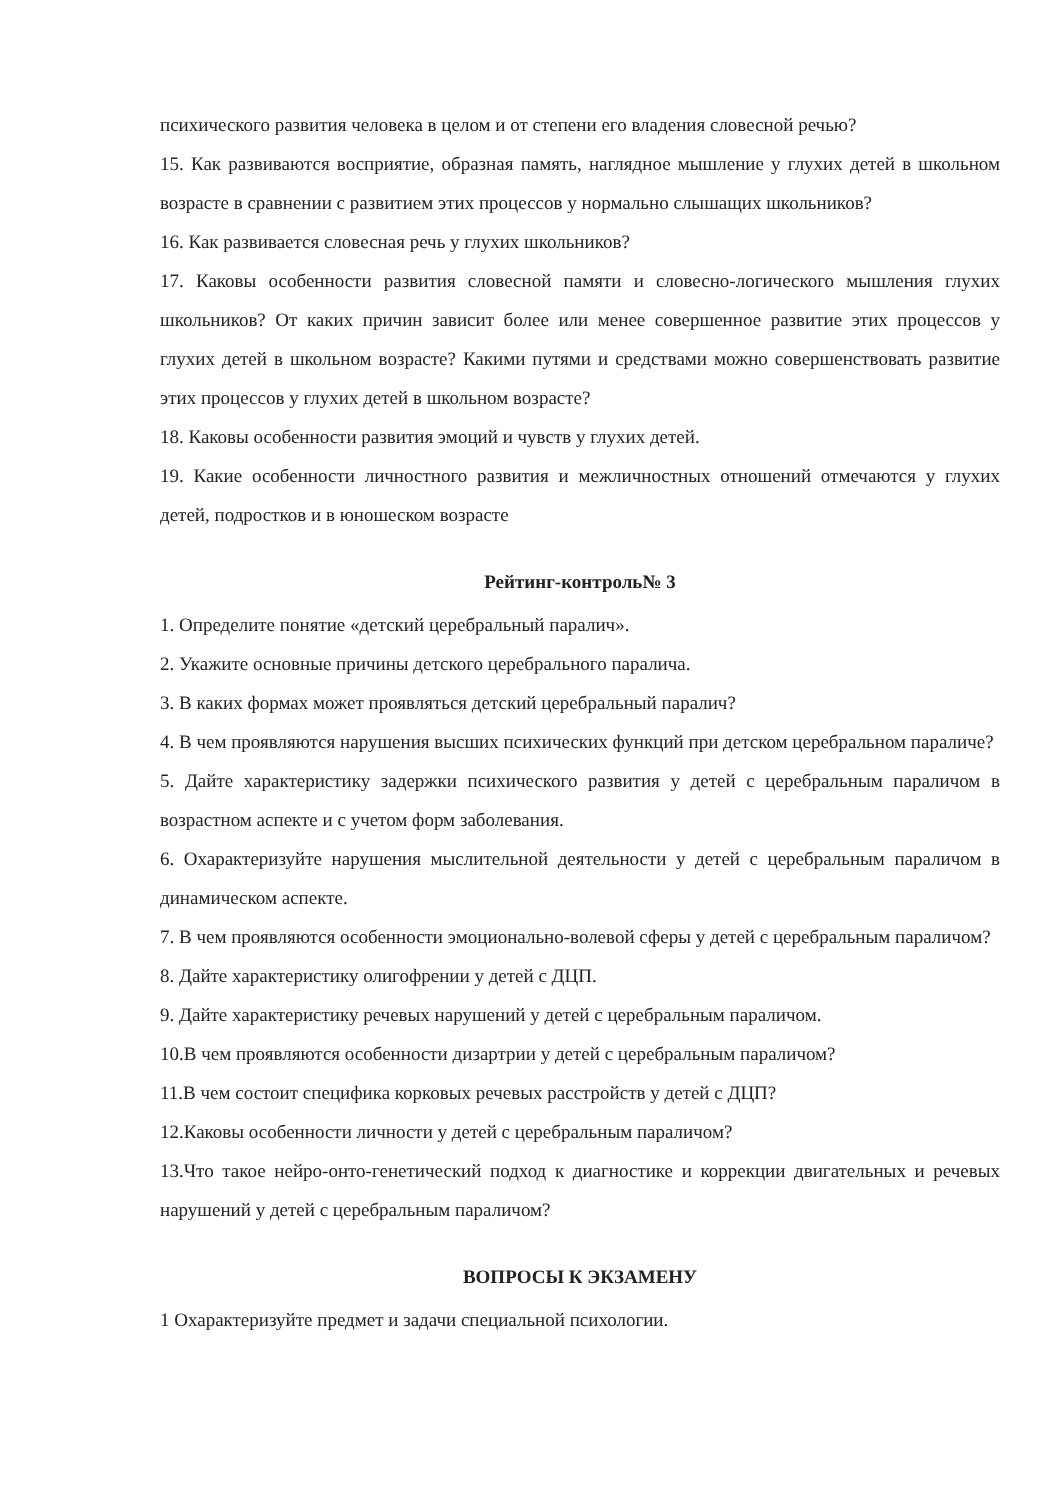психического развития человека в целом и от степени его владения словесной речью?
15. Как развиваются восприятие, образная память, наглядное мышление у глухих детей в школьном возрасте в сравнении с развитием этих процессов у нормально слышащих школьников?
16. Как развивается словесная речь у глухих школьников?
17. Каковы особенности развития словесной памяти и словесно-логического мышления глухих школьников? От каких причин зависит более или менее совершенное развитие этих процессов у глухих детей в школьном возрасте? Какими путями и средствами можно совершенствовать развитие этих процессов у глухих детей в школьном возрасте?
18. Каковы особенности развития эмоций и чувств у глухих детей.
19. Какие особенности личностного развития и межличностных отношений отмечаются у глухих детей, подростков и в юношеском возрасте
Рейтинг-контроль№ 3
1. Определите понятие «детский церебральный паралич».
2. Укажите основные причины детского церебрального паралича.
3. В каких формах может проявляться детский церебральный паралич?
4. В чем проявляются нарушения высших психических функций при детском церебральном параличе?
5. Дайте характеристику задержки психического развития у детей с церебральным параличом в возрастном аспекте и с учетом форм заболевания.
6. Охарактеризуйте нарушения мыслительной деятельности у детей с церебральным параличом в динамическом аспекте.
7. В чем проявляются особенности эмоционально-волевой сферы у детей с церебральным параличом?
8. Дайте характеристику олигофрении у детей с ДЦП.
9. Дайте характеристику речевых нарушений у детей с церебральным параличом.
10.В чем проявляются особенности дизартрии у детей с церебральным параличом?
11.В чем состоит специфика корковых речевых расстройств у детей с ДЦП?
12.Каковы особенности личности у детей с церебральным параличом?
13.Что такое нейро-онто-генетический подход к диагностике и коррекции двигательных и речевых нарушений у детей с церебральным параличом?
ВОПРОСЫ К ЭКЗАМЕНУ
1 Охарактеризуйте предмет и задачи специальной психологии.